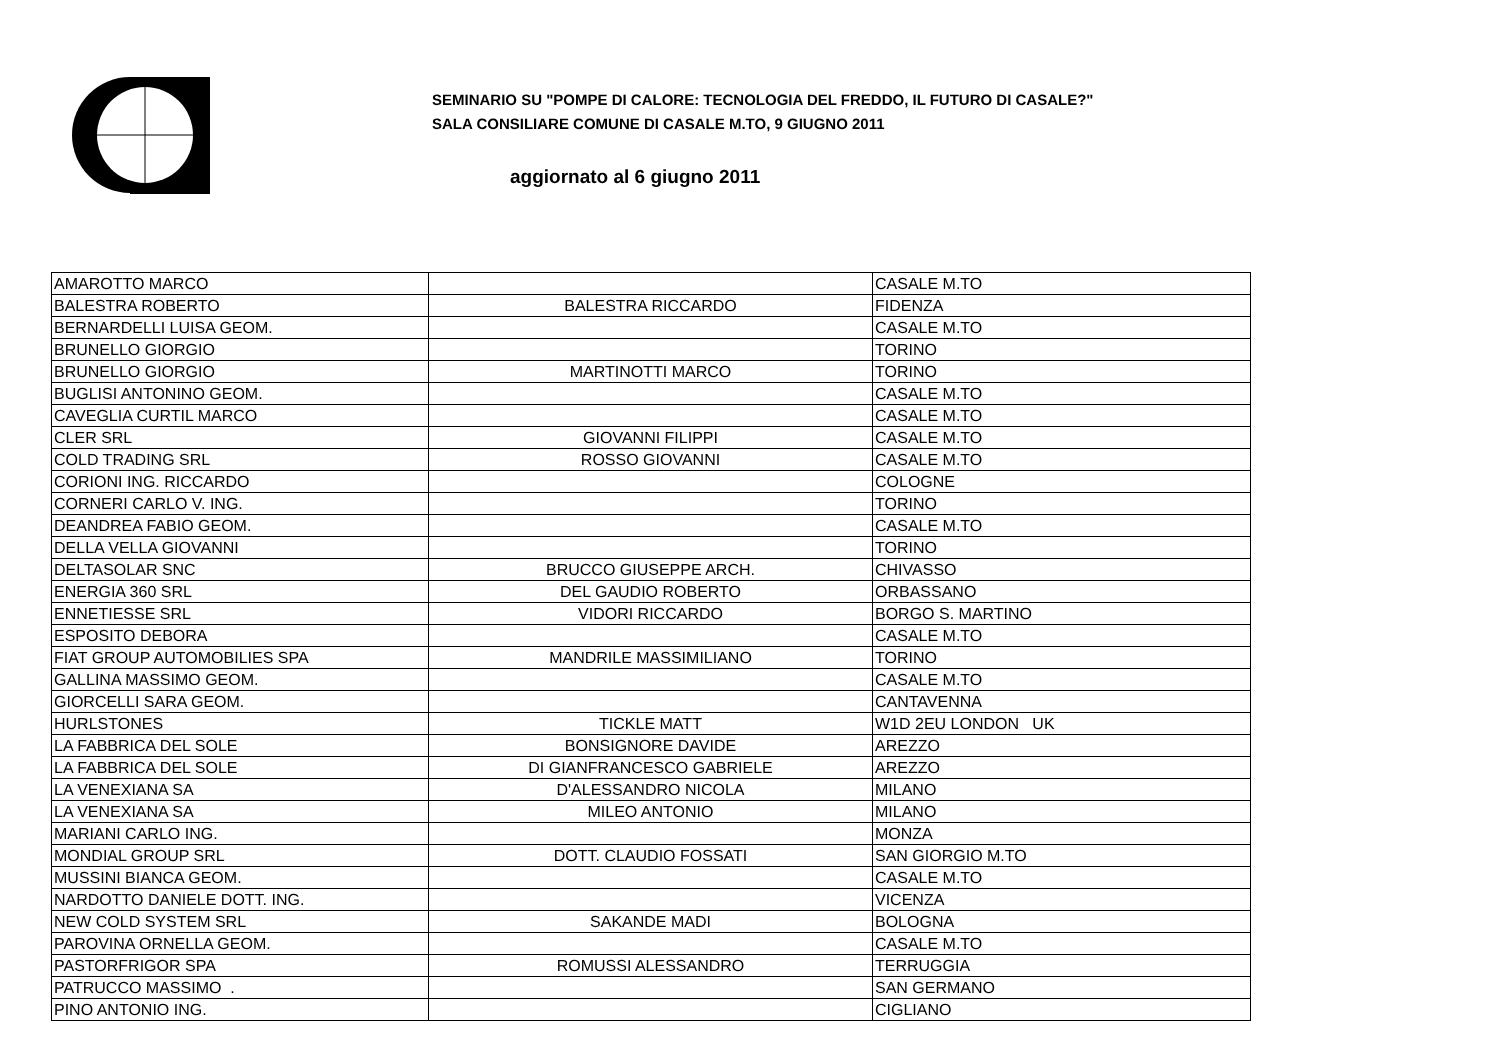SEMINARIO SU "POMPE DI CALORE: TECNOLOGIA DEL FREDDO, IL FUTURO DI CASALE?"
SALA CONSILIARE COMUNE DI CASALE M.TO, 9 GIUGNO 2011
aggiornato al 6 giugno 2011
| AMAROTTO MARCO | | CASALE M.TO |
| BALESTRA ROBERTO | BALESTRA RICCARDO | FIDENZA |
| BERNARDELLI LUISA GEOM. | | CASALE M.TO |
| BRUNELLO GIORGIO | | TORINO |
| BRUNELLO GIORGIO | MARTINOTTI MARCO | TORINO |
| BUGLISI ANTONINO GEOM. | | CASALE M.TO |
| CAVEGLIA CURTIL MARCO | | CASALE M.TO |
| CLER SRL | GIOVANNI FILIPPI | CASALE M.TO |
| COLD TRADING SRL | ROSSO GIOVANNI | CASALE M.TO |
| CORIONI ING. RICCARDO | | COLOGNE |
| CORNERI CARLO V. ING. | | TORINO |
| DEANDREA FABIO GEOM. | | CASALE M.TO |
| DELLA VELLA GIOVANNI | | TORINO |
| DELTASOLAR SNC | BRUCCO GIUSEPPE ARCH. | CHIVASSO |
| ENERGIA 360 SRL | DEL GAUDIO ROBERTO | ORBASSANO |
| ENNETIESSE SRL | VIDORI RICCARDO | BORGO S. MARTINO |
| ESPOSITO DEBORA | | CASALE M.TO |
| FIAT GROUP AUTOMOBILIES SPA | MANDRILE MASSIMILIANO | TORINO |
| GALLINA MASSIMO GEOM. | | CASALE M.TO |
| GIORCELLI SARA GEOM. | | CANTAVENNA |
| HURLSTONES | TICKLE MATT | W1D 2EU LONDON UK |
| LA FABBRICA DEL SOLE | BONSIGNORE DAVIDE | AREZZO |
| LA FABBRICA DEL SOLE | DI GIANFRANCESCO GABRIELE | AREZZO |
| LA VENEXIANA SA | D'ALESSANDRO NICOLA | MILANO |
| LA VENEXIANA SA | MILEO ANTONIO | MILANO |
| MARIANI CARLO ING. | | MONZA |
| MONDIAL GROUP SRL | DOTT. CLAUDIO FOSSATI | SAN GIORGIO M.TO |
| MUSSINI BIANCA GEOM. | | CASALE M.TO |
| NARDOTTO DANIELE DOTT. ING. | | VICENZA |
| NEW COLD SYSTEM SRL | SAKANDE MADI | BOLOGNA |
| PAROVINA ORNELLA GEOM. | | CASALE M.TO |
| PASTORFRIGOR SPA | ROMUSSI ALESSANDRO | TERRUGGIA |
| PATRUCCO MASSIMO . | | SAN GERMANO |
| PINO ANTONIO ING. | | CIGLIANO |